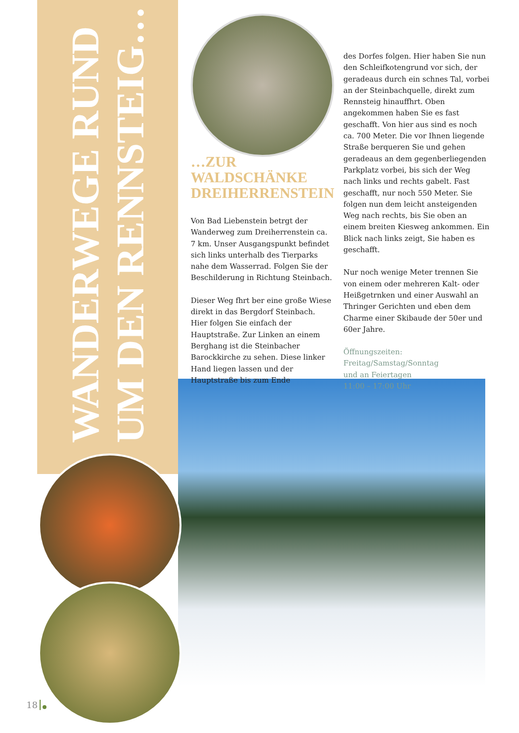WANDERWEGE RUND
UM DEN RENNSTEIG…
…ZUR
WALDSCHÄNKE
DREIHERRENSTEIN
Von Bad Liebenstein betrgt der Wanderweg zum Dreiherrenstein ca. 7 km. Unser Ausgangspunkt befindet sich links unterhalb des Tierparks nahe dem Wasserrad. Folgen Sie der Beschilderung in Richtung Steinbach.
Dieser Weg fhrt ber eine große Wiese direkt in das Bergdorf Steinbach. Hier folgen Sie einfach der Hauptstraße. Zur Linken an einem Berghang ist die Steinbacher Barockkirche zu sehen. Diese linker Hand liegen lassen und der Hauptstraße bis zum Ende
des Dorfes folgen. Hier haben Sie nun den Schleifkotengrund vor sich, der geradeaus durch ein schnes Tal, vorbei an der Steinbachquelle, direkt zum Rennsteig hinauffhrt. Oben angekommen haben Sie es fast geschafft. Von hier aus sind es noch ca. 700 Meter. Die vor Ihnen liegende Straße berqueren Sie und gehen geradeaus an dem gegenberliegenden Parkplatz vorbei, bis sich der Weg nach links und rechts gabelt. Fast geschafft, nur noch 550 Meter. Sie folgen nun dem leicht ansteigenden Weg nach rechts, bis Sie oben an einem breiten Kiesweg ankommen. Ein Blick nach links zeigt, Sie haben es geschafft.
Nur noch wenige Meter trennen Sie von einem oder mehreren Kalt- oder Heißgetrnken und einer Auswahl an Thringer Gerichten und eben dem Charme einer Skibaude der 50er und 60er Jahre.
Öffnungszeiten:
Freitag/Samstag/Sonntag
und an Feiertagen
11:00 – 17:00 Uhr
18